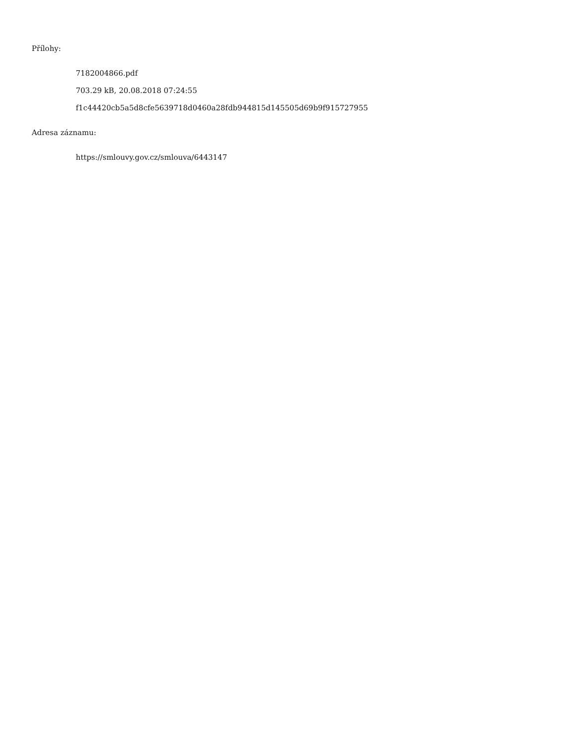Přílohy:
7182004866.pdf
703.29 kB, 20.08.2018 07:24:55
f1c44420cb5a5d8cfe5639718d0460a28fdb944815d145505d69b9f915727955
Adresa záznamu:
https://smlouvy.gov.cz/smlouva/6443147